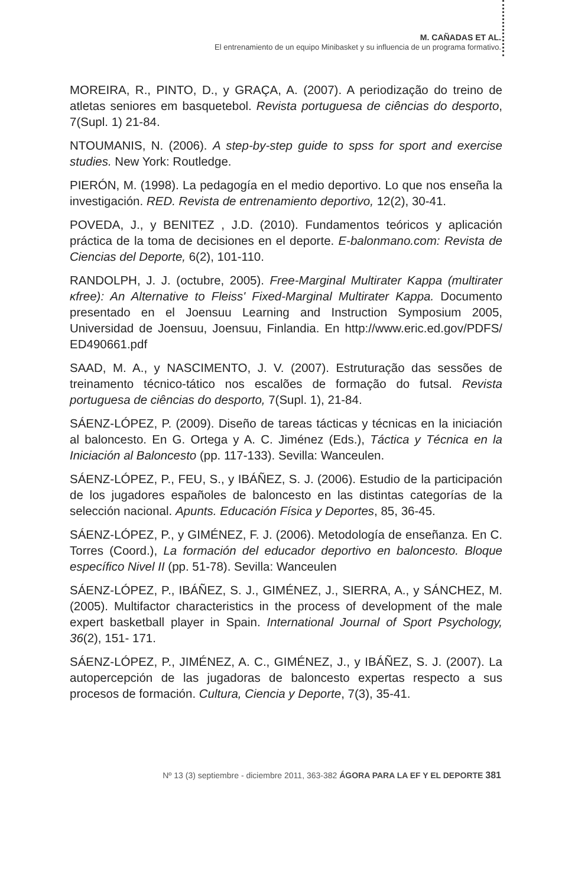M. CAÑADAS ET AL.
El entrenamiento de un equipo Minibasket y su influencia de un programa formativo.
MOREIRA, R., PINTO, D., y GRAÇA, A. (2007). A periodização do treino de atletas seniores em basquetebol. Revista portuguesa de ciências do desporto, 7(Supl. 1) 21-84.
NTOUMANIS, N. (2006). A step-by-step guide to spss for sport and exercise studies. New York: Routledge.
PIERÓN, M. (1998). La pedagogía en el medio deportivo. Lo que nos enseña la investigación. RED. Revista de entrenamiento deportivo, 12(2), 30-41.
POVEDA, J., y BENITEZ , J.D. (2010). Fundamentos teóricos y aplicación práctica de la toma de decisiones en el deporte. E-balonmano.com: Revista de Ciencias del Deporte, 6(2), 101-110.
RANDOLPH, J. J. (octubre, 2005). Free-Marginal Multirater Kappa (multirater κfree): An Alternative to Fleiss' Fixed-Marginal Multirater Kappa. Documento presentado en el Joensuu Learning and Instruction Symposium 2005, Universidad de Joensuu, Joensuu, Finlandia. En http://www.eric.ed.gov/PDFS/ ED490661.pdf
SAAD, M. A., y NASCIMENTO, J. V. (2007). Estruturação das sessões de treinamento técnico-tático nos escalões de formação do futsal. Revista portuguesa de ciências do desporto, 7(Supl. 1), 21-84.
SÁENZ-LÓPEZ, P. (2009). Diseño de tareas tácticas y técnicas en la iniciación al baloncesto. En G. Ortega y A. C. Jiménez (Eds.), Táctica y Técnica en la Iniciación al Baloncesto (pp. 117-133). Sevilla: Wanceulen.
SÁENZ-LÓPEZ, P., FEU, S., y IBÁÑEZ, S. J. (2006). Estudio de la participación de los jugadores españoles de baloncesto en las distintas categorías de la selección nacional. Apunts. Educación Física y Deportes, 85, 36-45.
SÁENZ-LÓPEZ, P., y GIMÉNEZ, F. J. (2006). Metodología de enseñanza. En C. Torres (Coord.), La formación del educador deportivo en baloncesto. Bloque específico Nivel II (pp. 51-78). Sevilla: Wanceulen
SÁENZ-LÓPEZ, P., IBÁÑEZ, S. J., GIMÉNEZ, J., SIERRA, A., y SÁNCHEZ, M. (2005). Multifactor characteristics in the process of development of the male expert basketball player in Spain. International Journal of Sport Psychology, 36(2), 151- 171.
SÁENZ-LÓPEZ, P., JIMÉNEZ, A. C., GIMÉNEZ, J., y IBÁÑEZ, S. J. (2007). La autopercepción de las jugadoras de baloncesto expertas respecto a sus procesos de formación. Cultura, Ciencia y Deporte, 7(3), 35-41.
Nº 13 (3) septiembre - diciembre 2011, 363-382 ÁGORA PARA LA EF Y EL DEPORTE 381